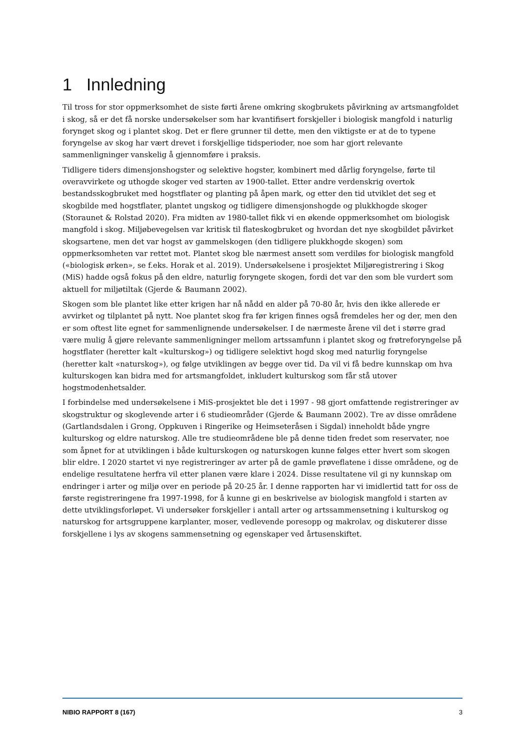1 Innledning
Til tross for stor oppmerksomhet de siste førti årene omkring skogbrukets påvirkning av artsmangfoldet i skog, så er det få norske undersøkelser som har kvantifisert forskjeller i biologisk mangfold i naturlig forynget skog og i plantet skog. Det er flere grunner til dette, men den viktigste er at de to typene foryngelse av skog har vært drevet i forskjellige tidsperioder, noe som har gjort relevante sammenligninger vanskelig å gjennomføre i praksis.
Tidligere tiders dimensjonshogster og selektive hogster, kombinert med dårlig foryngelse, førte til overavvirkete og uthogde skoger ved starten av 1900-tallet. Etter andre verdenskrig overtok bestandsskogbruket med hogstflater og planting på åpen mark, og etter den tid utviklet det seg et skogbilde med hogstflater, plantet ungskog og tidligere dimensjonshogde og plukkhogde skoger (Storaunet & Rolstad 2020). Fra midten av 1980-tallet fikk vi en økende oppmerksomhet om biologisk mangfold i skog. Miljøbevegelsen var kritisk til flateskogbruket og hvordan det nye skogbildet påvirket skogsartene, men det var hogst av gammelskogen (den tidligere plukkhogde skogen) som oppmerksomheten var rettet mot. Plantet skog ble nærmest ansett som verdiløs for biologisk mangfold («biologisk ørken», se f.eks. Horak et al. 2019). Undersøkelsene i prosjektet Miljøregistrering i Skog (MiS) hadde også fokus på den eldre, naturlig foryngete skogen, fordi det var den som ble vurdert som aktuell for miljøtiltak (Gjerde & Baumann 2002).
Skogen som ble plantet like etter krigen har nå nådd en alder på 70-80 år, hvis den ikke allerede er avvirket og tilplantet på nytt. Noe plantet skog fra før krigen finnes også fremdeles her og der, men den er som oftest lite egnet for sammenlignende undersøkelser. I de nærmeste årene vil det i større grad være mulig å gjøre relevante sammenligninger mellom artssamfunn i plantet skog og frøtreforyngelse på hogstflater (heretter kalt «kulturskog») og tidligere selektivt hogd skog med naturlig foryngelse (heretter kalt «naturskog»), og følge utviklingen av begge over tid. Da vil vi få bedre kunnskap om hva kulturskogen kan bidra med for artsmangfoldet, inkludert kulturskog som får stå utover hogstmodenhetsalder.
I forbindelse med undersøkelsene i MiS-prosjektet ble det i 1997 - 98 gjort omfattende registreringer av skogstruktur og skoglevende arter i 6 studieområder (Gjerde & Baumann 2002). Tre av disse områdene (Gartlandsdalen i Grong, Oppkuven i Ringerike og Heimseteråsen i Sigdal) inneholdt både yngre kulturskog og eldre naturskog. Alle tre studieområdene ble på denne tiden fredet som reservater, noe som åpnet for at utviklingen i både kulturskogen og naturskogen kunne følges etter hvert som skogen blir eldre. I 2020 startet vi nye registreringer av arter på de gamle prøveflatene i disse områdene, og de endelige resultatene herfra vil etter planen være klare i 2024. Disse resultatene vil gi ny kunnskap om endringer i arter og miljø over en periode på 20-25 år. I denne rapporten har vi imidlertid tatt for oss de første registreringene fra 1997-1998, for å kunne gi en beskrivelse av biologisk mangfold i starten av dette utviklingsforløpet. Vi undersøker forskjeller i antall arter og artssammensetning i kulturskog og naturskog for artsgruppene karplanter, moser, vedlevende poresopp og makrolav, og diskuterer disse forskjellene i lys av skogens sammensetning og egenskaper ved årtusenskiftet.
NIBIO RAPPORT 8 (167) 3